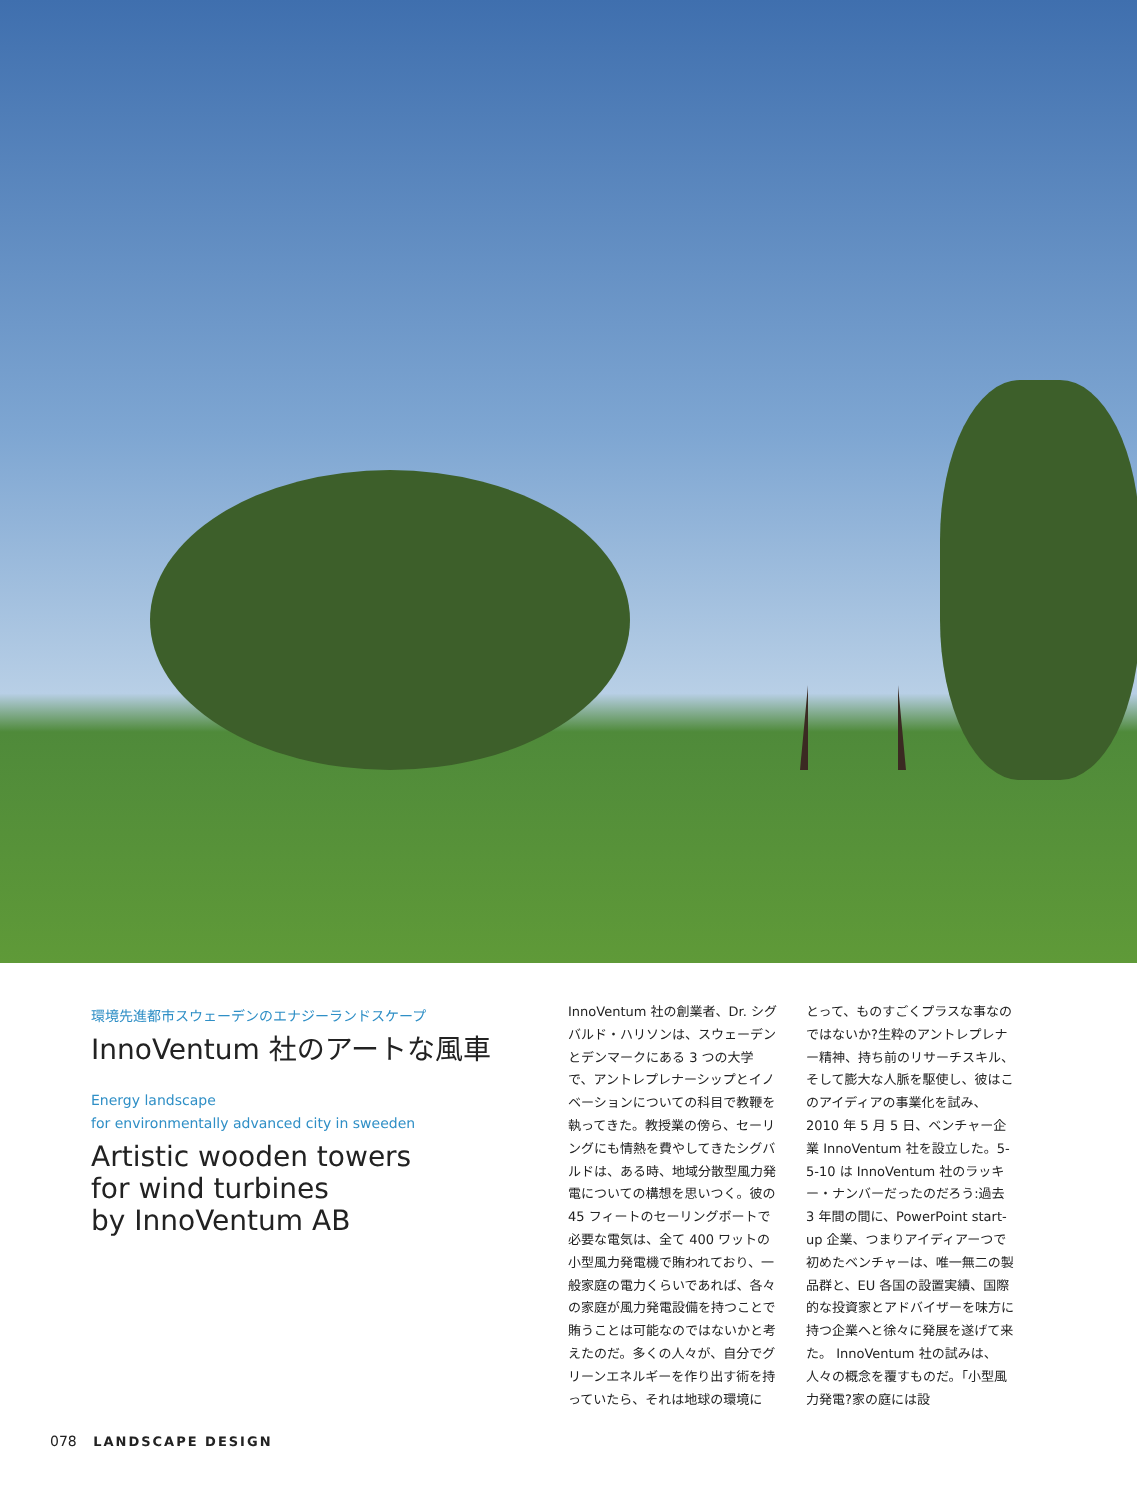環境先進都市スウェーデンのエナジーランドスケープ
InnoVentum 社のアートな風車
Energy landscape
for environmentally advanced city in sweeden
Artistic wooden towers
for wind turbines
by InnoVentum AB
InnoVentum 社の創業者、Dr. シグバルド・ハリソンは、スウェーデンとデンマークにある 3 つの大学で、アントレプレナーシップとイノベーションについての科目で教鞭を執ってきた。教授業の傍ら、セーリングにも情熱を費やしてきたシグバルドは、ある時、地域分散型風力発電についての構想を思いつく。彼の 45 フィートのセーリングボートで必要な電気は、全て 400 ワットの小型風力発電機で賄われており、一般家庭の電力くらいであれば、各々の家庭が風力発電設備を持つことで賄うことは可能なのではないかと考えたのだ。多くの人々が、自分でグリーンエネルギーを作り出す術を持っていたら、それは地球の環境に
とって、ものすごくプラスな事なのではないか?生粋のアントレプレナー精神、持ち前のリサーチスキル、そして膨大な人脈を駆使し、彼はこのアイディアの事業化を試み、2010 年 5 月 5 日、ベンチャー企業 InnoVentum 社を設立した。5-5-10 は InnoVentum 社のラッキー・ナンバーだったのだろう:過去 3 年間の間に、PowerPoint start-up 企業、つまりアイディアーつで初めたベンチャーは、唯一無二の製品群と、EU 各国の設置実績、国際的な投資家とアドバイザーを味方に持つ企業へと徐々に発展を遂げて来た。 InnoVentum 社の試みは、人々の概念を覆すものだ。「小型風力発電?家の庭には設
078 LANDSCAPE DESIGN